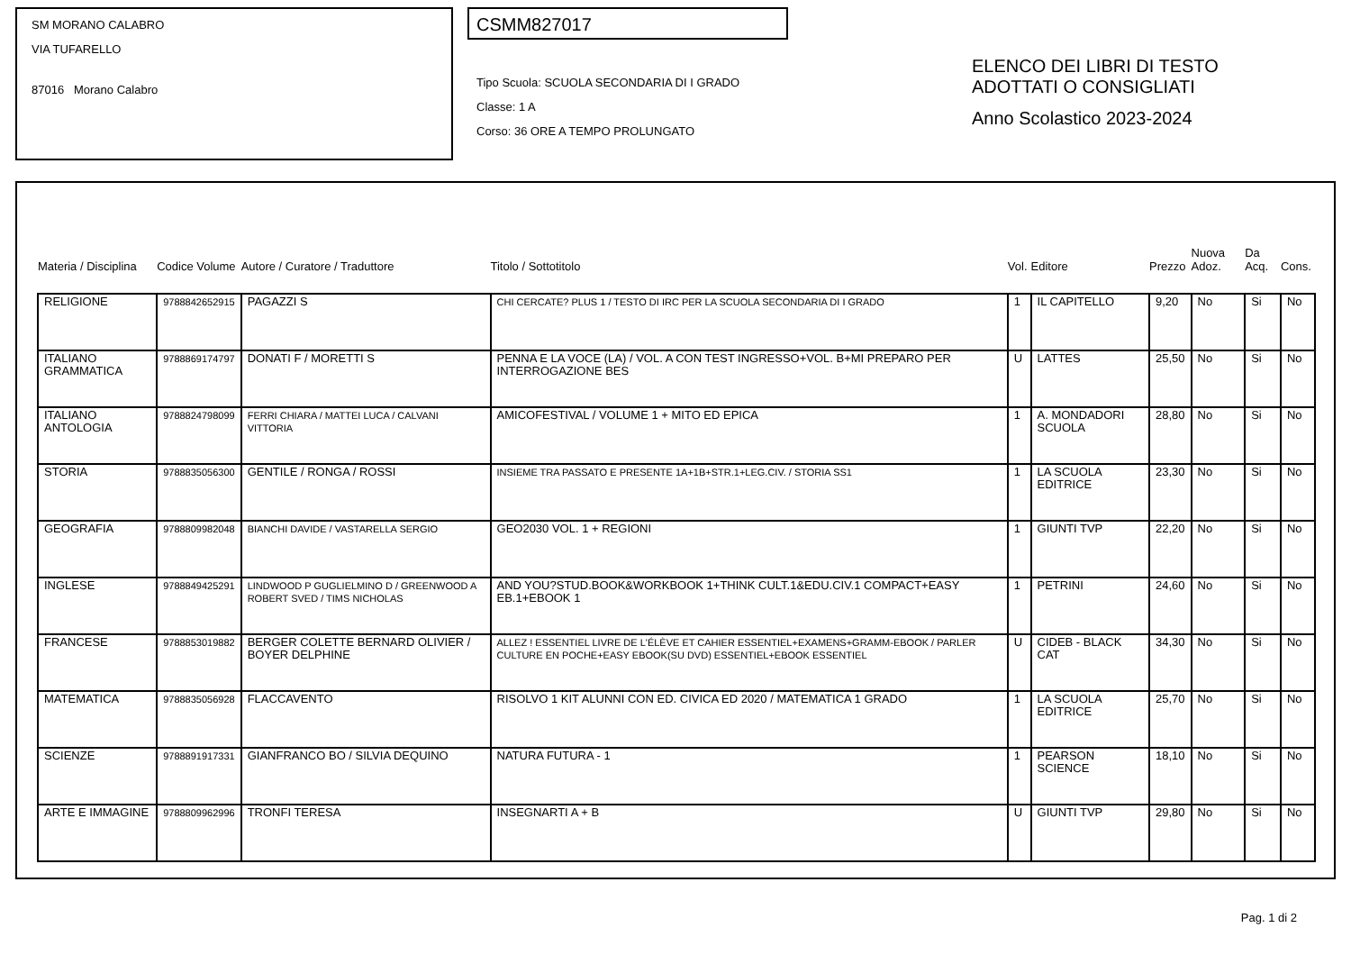SM MORANO CALABRO
VIA TUFARELLO
87016 Morano Calabro
CSMM827017
Tipo Scuola: SCUOLA SECONDARIA DI I GRADO
Classe: 1 A
Corso: 36 ORE A TEMPO PROLUNGATO
ELENCO DEI LIBRI DI TESTO
ADOTTATI O CONSIGLIATI
Anno Scolastico 2023-2024
| Materia / Disciplina | Codice Volume | Autore / Curatore / Traduttore | Titolo / Sottotitolo | Vol. | Editore | Prezzo | Nuova Adoz. | Da Acq. | Cons. |
| --- | --- | --- | --- | --- | --- | --- | --- | --- | --- |
| RELIGIONE | 9788842652915 | PAGAZZI S | CHI CERCATE? PLUS 1 / TESTO DI IRC PER LA SCUOLA SECONDARIA DI I GRADO | 1 | IL CAPITELLO | 9,20 | No | Si | No |
| ITALIANO GRAMMATICA | 9788869174797 | DONATI F / MORETTI S | PENNA E LA VOCE (LA) / VOL. A CON TEST INGRESSO+VOL. B+MI PREPARO PER INTERROGAZIONE BES | U | LATTES | 25,50 | No | Si | No |
| ITALIANO ANTOLOGIA | 9788824798099 | FERRI CHIARA / MATTEI LUCA / CALVANI VITTORIA | AMICOFESTIVAL / VOLUME 1 + MITO ED EPICA | 1 | A. MONDADORI SCUOLA | 28,80 | No | Si | No |
| STORIA | 9788835056300 | GENTILE / RONGA / ROSSI | INSIEME TRA PASSATO E PRESENTE 1A+1B+STR.1+LEG.CIV. / STORIA SS1 | 1 | LA SCUOLA EDITRICE | 23,30 | No | Si | No |
| GEOGRAFIA | 9788809982048 | BIANCHI DAVIDE / VASTARELLA SERGIO | GEO2030 VOL. 1 + REGIONI | 1 | GIUNTI TVP | 22,20 | No | Si | No |
| INGLESE | 9788849425291 | LINDWOOD P GUGLIELMINO D / GREENWOOD A ROBERT SVED / TIMS NICHOLAS | AND YOU?STUD.BOOK&WORKBOOK 1+THINK CULT.1&EDU.CIV.1 COMPACT+EASY EB.1+EBOOK 1 | 1 | PETRINI | 24,60 | No | Si | No |
| FRANCESE | 9788853019882 | BERGER COLETTE BERNARD OLIVIER / BOYER DELPHINE | ALLEZ ! ESSENTIEL LIVRE DE L'ÉLÈVE ET CAHIER ESSENTIEL+EXAMENS+GRAMM-EBOOK / PARLER CULTURE EN POCHE+EASY EBOOK(SU DVD) ESSENTIEL+EBOOK ESSENTIEL | U | CIDEB - BLACK CAT | 34,30 | No | Si | No |
| MATEMATICA | 9788835056928 | FLACCAVENTO | RISOLVO 1 KIT ALUNNI CON ED. CIVICA ED 2020 / MATEMATICA 1 GRADO | 1 | LA SCUOLA EDITRICE | 25,70 | No | Si | No |
| SCIENZE | 9788891917331 | GIANFRANCO BO / SILVIA DEQUINO | NATURA FUTURA - 1 | 1 | PEARSON SCIENCE | 18,10 | No | Si | No |
| ARTE E IMMAGINE | 9788809962996 | TRONFI TERESA | INSEGNARTI A + B | U | GIUNTI TVP | 29,80 | No | Si | No |
Pag. 1 di 2